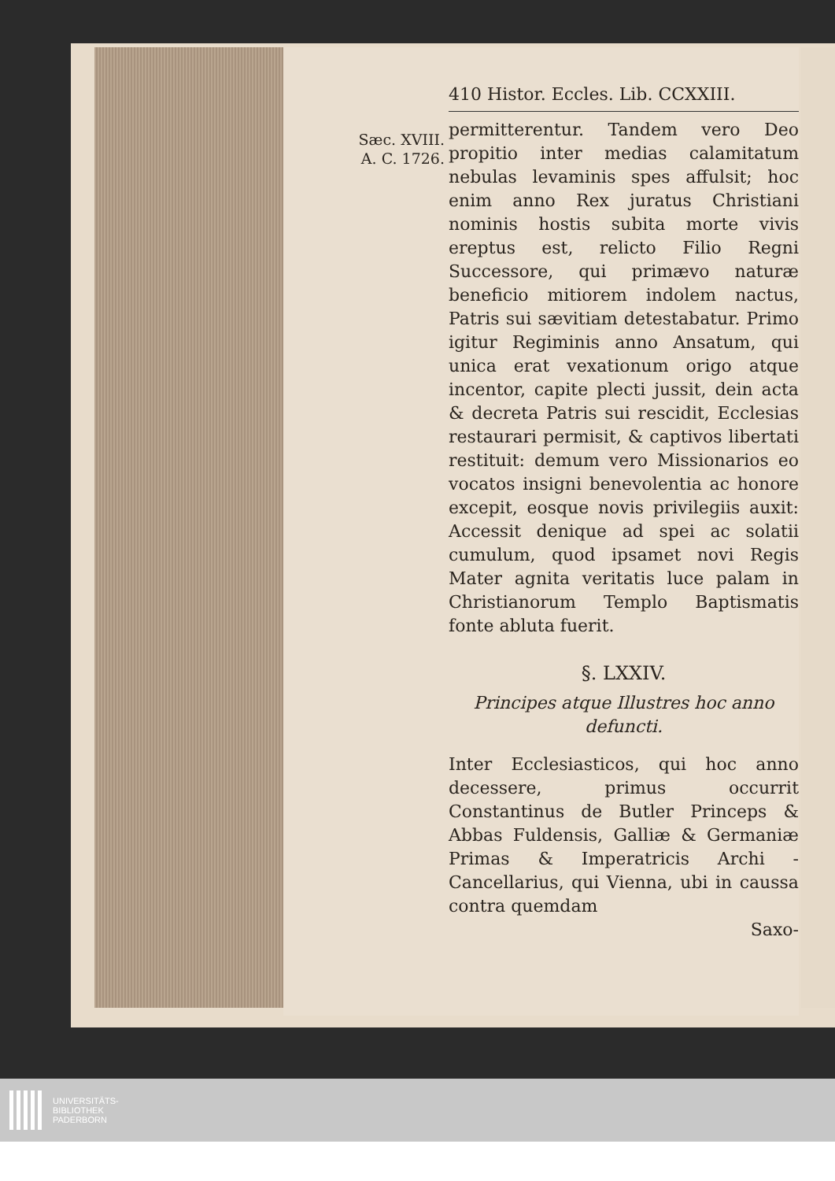Sæc. XVIII.
A. C. 1726.
410 Histor. Eccles. Lib. CCXXIII.
permitterentur. Tandem vero Deo propitio inter medias calamitatum nebulas levaminis spes affulsit; hoc enim anno Rex juratus Christiani nominis hostis subita morte vivis ereptus est, relicto Filio Regni Successore, qui primævo naturæ beneficio mitiorem indolem nactus, Patris sui sævitiam detestabatur. Primo igitur Regiminis anno Ansatum, qui unica erat vexationum origo atque incentor, capite plecti jussit, dein acta & decreta Patris sui rescidit, Ecclesias restaurari permisit, & captivos libertati restituit: demum vero Missionarios eo vocatos insigni benevolentia ac honore excepit, eosque novis privilegiis auxit: Accessit denique ad spei ac solatii cumulum, quod ipsamet novi Regis Mater agnita veritatis luce palam in Christianorum Templo Baptismatis fonte abluta fuerit.
§. LXXIV.
Principes atque Illustres hoc anno defuncti.
Inter Ecclesiasticos, qui hoc anno decessere, primus occurrit Constantinus de Butler Princeps & Abbas Fuldensis, Galliæ & Germaniæ Primas & Imperatricis Archi - Cancellarius, qui Vienna, ubi in caussa contra quemdam
Saxo-
UNIVERSITÄTS-
BIBLIOTHEK
PADERBORN